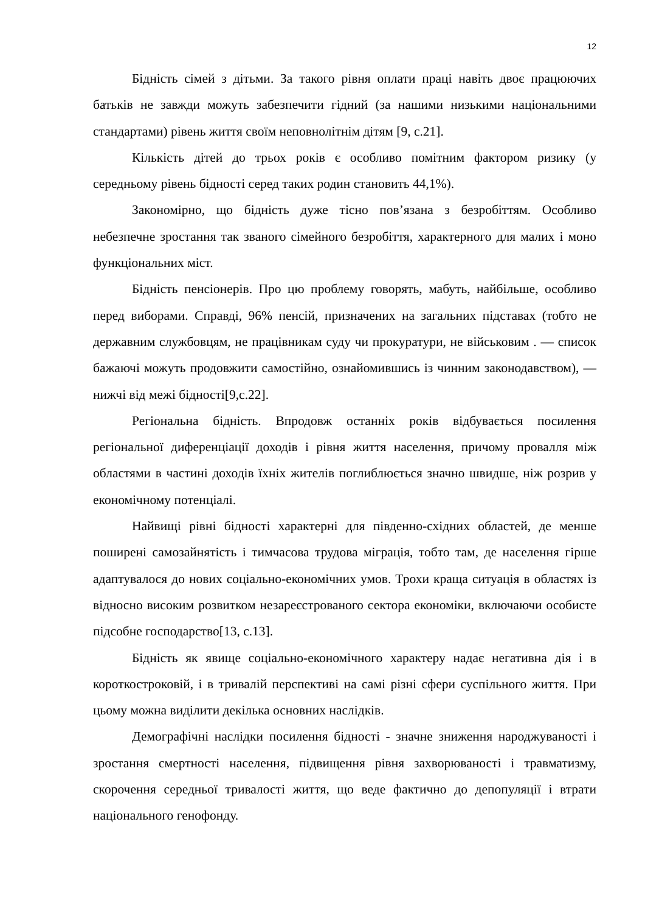12
Бідність сімей з дітьми. За такого рівня оплати праці навіть двоє працюючих батьків не завжди можуть забезпечити гідний (за нашими низькими національними стандартами) рівень життя своїм неповнолітнім дітям [9, с.21].
Кількість дітей до трьох років є особливо помітним фактором ризику (у середньому рівень бідності серед таких родин становить 44,1%).
Закономірно, що бідність дуже тісно пов’язана з безробіттям. Особливо небезпечне зростання так званого сімейного безробіття, характерного для малих і моно функціональних міст.
Бідність пенсіонерів. Про цю проблему говорять, мабуть, найбільше, особливо перед виборами. Справді, 96% пенсій, призначених на загальних підставах (тобто не державним службовцям, не працівникам суду чи прокуратури, не військовим . — список бажаючі можуть продовжити самостійно, ознайомившись із чинним законодавством), — нижчі від межі бідності[9,с.22].
Регіональна бідність. Впродовж останніх років відбувається посилення регіональної диференціації доходів і рівня життя населення, причому провалля між областями в частині доходів їхніх жителів поглиблюється значно швидше, ніж розрив у економічному потенціалі.
Найвищі рівні бідності характерні для південно-східних областей, де менше поширені самозайнятість і тимчасова трудова міграція, тобто там, де населення гірше адаптувалося до нових соціально-економічних умов. Трохи краща ситуація в областях із відносно високим розвитком незареєстрованого сектора економіки, включаючи особисте підсобне господарство[13, с.13].
Бідність як явище соціально-економічного характеру надає негативна дія і в короткостроковій, і в тривалій перспективі на самі різні сфери суспільного життя. При цьому можна виділити декілька основних наслідків.
Демографічні наслідки посилення бідності - значне зниження народжуваності і зростання смертності населення, підвищення рівня захворюваності і травматизму, скорочення середньої тривалості життя, що веде фактично до депопуляції і втрати національного генофонду.